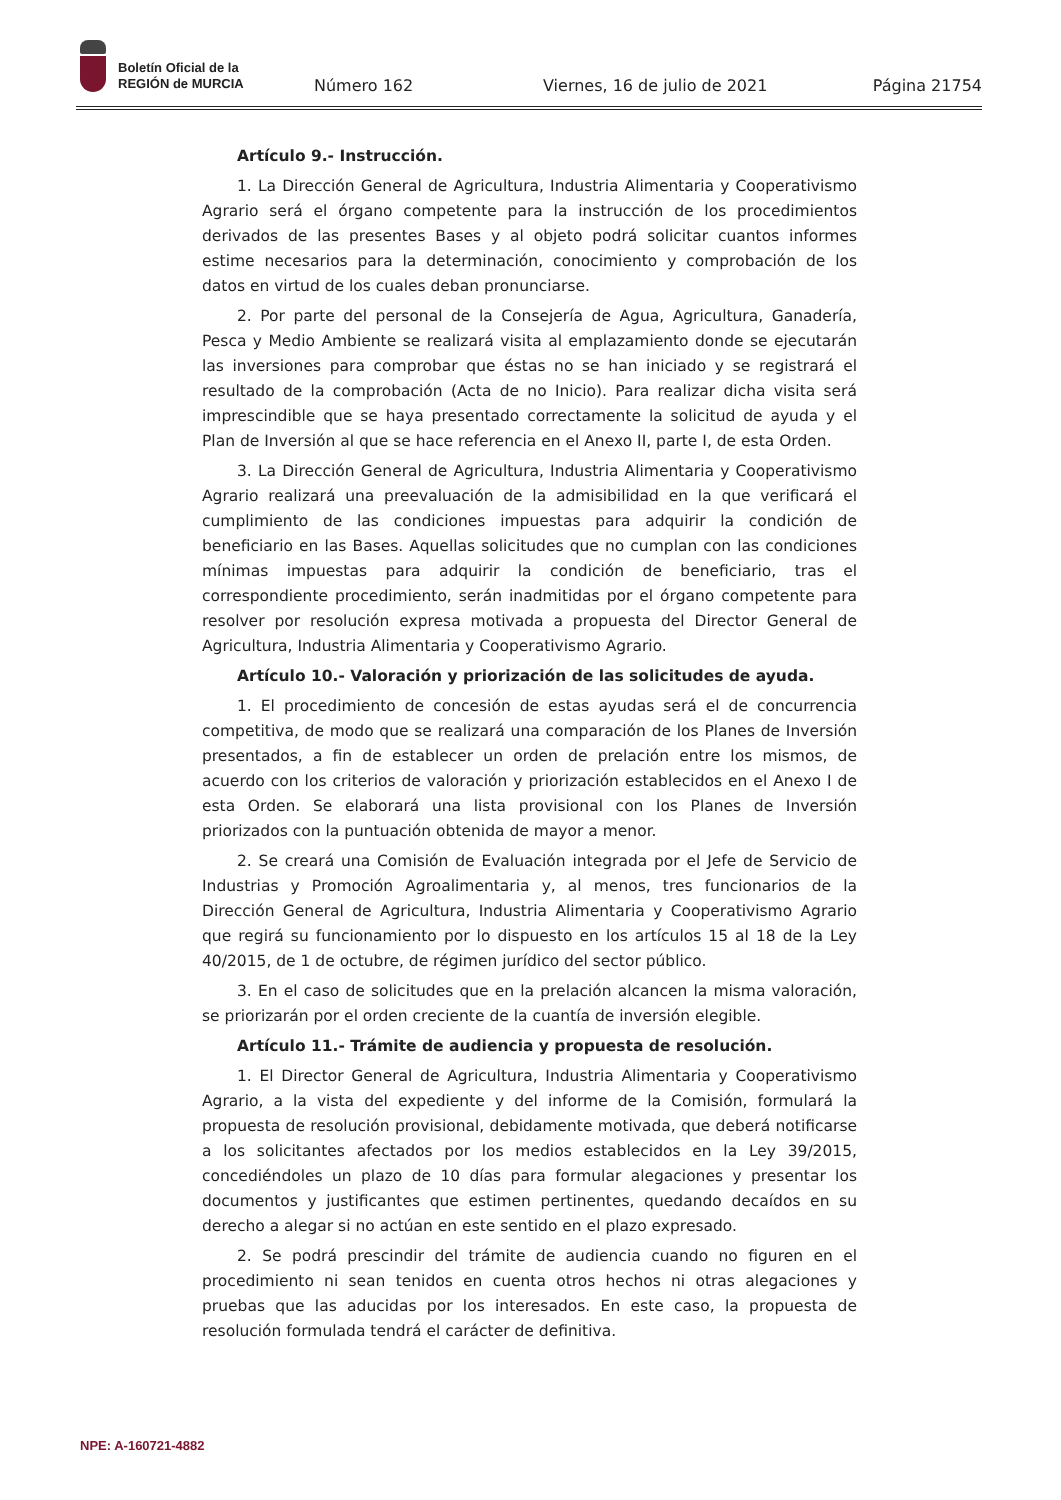Boletín Oficial de la
REGIÓN de MURCIA
Número 162 Viernes, 16 de julio de 2021 Página 21754
Artículo 9.- Instrucción.
1. La Dirección General de Agricultura, Industria Alimentaria y Cooperativismo Agrario será el órgano competente para la instrucción de los procedimientos derivados de las presentes Bases y al objeto podrá solicitar cuantos informes estime necesarios para la determinación, conocimiento y comprobación de los datos en virtud de los cuales deban pronunciarse.
2. Por parte del personal de la Consejería de Agua, Agricultura, Ganadería, Pesca y Medio Ambiente se realizará visita al emplazamiento donde se ejecutarán las inversiones para comprobar que éstas no se han iniciado y se registrará el resultado de la comprobación (Acta de no Inicio). Para realizar dicha visita será imprescindible que se haya presentado correctamente la solicitud de ayuda y el Plan de Inversión al que se hace referencia en el Anexo II, parte I, de esta Orden.
3. La Dirección General de Agricultura, Industria Alimentaria y Cooperativismo Agrario realizará una preevaluación de la admisibilidad en la que verificará el cumplimiento de las condiciones impuestas para adquirir la condición de beneficiario en las Bases. Aquellas solicitudes que no cumplan con las condiciones mínimas impuestas para adquirir la condición de beneficiario, tras el correspondiente procedimiento, serán inadmitidas por el órgano competente para resolver por resolución expresa motivada a propuesta del Director General de Agricultura, Industria Alimentaria y Cooperativismo Agrario.
Artículo 10.- Valoración y priorización de las solicitudes de ayuda.
1. El procedimiento de concesión de estas ayudas será el de concurrencia competitiva, de modo que se realizará una comparación de los Planes de Inversión presentados, a fin de establecer un orden de prelación entre los mismos, de acuerdo con los criterios de valoración y priorización establecidos en el Anexo I de esta Orden. Se elaborará una lista provisional con los Planes de Inversión priorizados con la puntuación obtenida de mayor a menor.
2. Se creará una Comisión de Evaluación integrada por el Jefe de Servicio de Industrias y Promoción Agroalimentaria y, al menos, tres funcionarios de la Dirección General de Agricultura, Industria Alimentaria y Cooperativismo Agrario que regirá su funcionamiento por lo dispuesto en los artículos 15 al 18 de la Ley 40/2015, de 1 de octubre, de régimen jurídico del sector público.
3. En el caso de solicitudes que en la prelación alcancen la misma valoración, se priorizarán por el orden creciente de la cuantía de inversión elegible.
Artículo 11.- Trámite de audiencia y propuesta de resolución.
1. El Director General de Agricultura, Industria Alimentaria y Cooperativismo Agrario, a la vista del expediente y del informe de la Comisión, formulará la propuesta de resolución provisional, debidamente motivada, que deberá notificarse a los solicitantes afectados por los medios establecidos en la Ley 39/2015, concediéndoles un plazo de 10 días para formular alegaciones y presentar los documentos y justificantes que estimen pertinentes, quedando decaídos en su derecho a alegar si no actúan en este sentido en el plazo expresado.
2. Se podrá prescindir del trámite de audiencia cuando no figuren en el procedimiento ni sean tenidos en cuenta otros hechos ni otras alegaciones y pruebas que las aducidas por los interesados. En este caso, la propuesta de resolución formulada tendrá el carácter de definitiva.
NPE: A-160721-4882